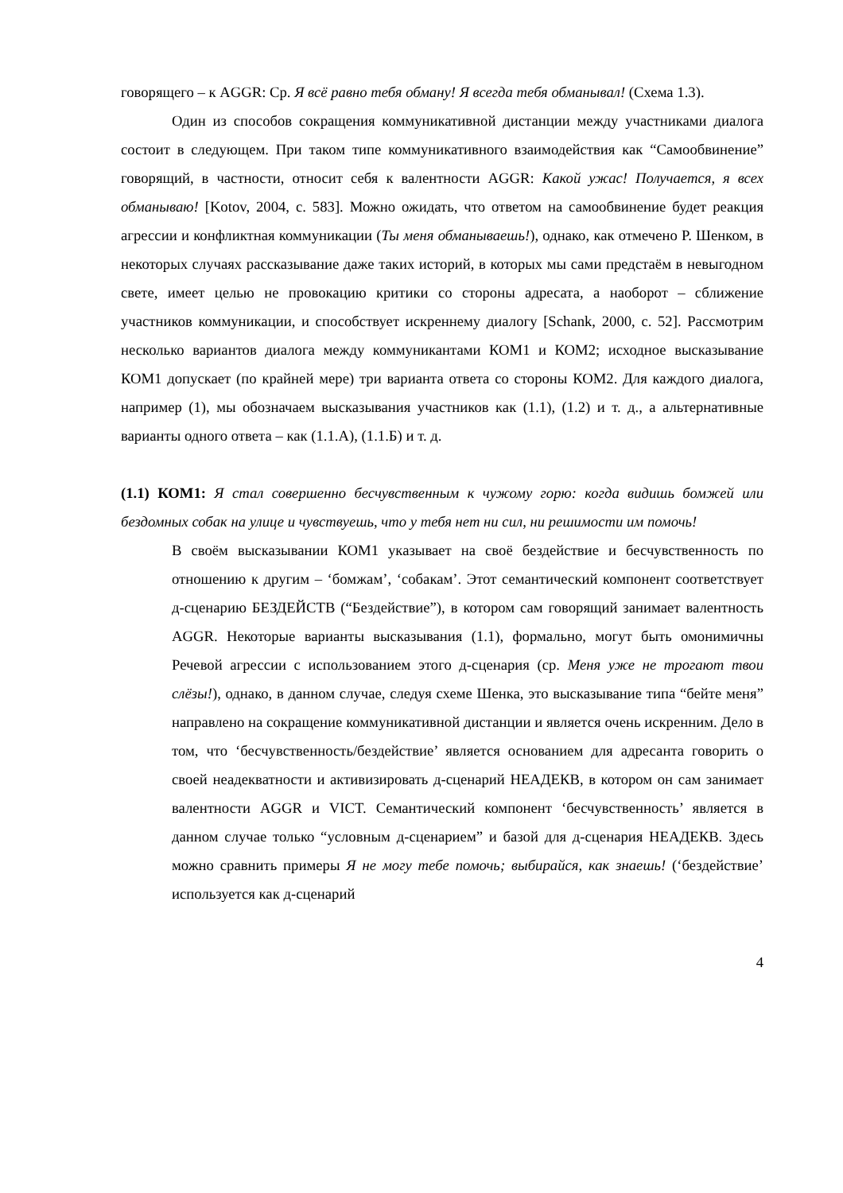говорящего – к AGGR: Ср. Я всё равно тебя обману! Я всегда тебя обманывал! (Схема 1.3).
Один из способов сокращения коммуникативной дистанции между участниками диалога состоит в следующем. При таком типе коммуникативного взаимодействия как “Самообвинение” говорящий, в частности, относит себя к валентности AGGR: Какой ужас! Получается, я всех обманываю! [Kotov, 2004, с. 583]. Можно ожидать, что ответом на самообвинение будет реакция агрессии и конфликтная коммуникации (Ты меня обманываешь!), однако, как отмечено Р. Шенком, в некоторых случаях рассказывание даже таких историй, в которых мы сами предстаём в невыгодном свете, имеет целью не провокацию критики со стороны адресата, а наоборот – сближение участников коммуникации, и способствует искреннему диалогу [Schank, 2000, с. 52]. Рассмотрим несколько вариантов диалога между коммуникантами КОМ1 и КОМ2; исходное высказывание КОМ1 допускает (по крайней мере) три варианта ответа со стороны КОМ2. Для каждого диалога, например (1), мы обозначаем высказывания участников как (1.1), (1.2) и т. д., а альтернативные варианты одного ответа – как (1.1.А), (1.1.Б) и т. д.
(1.1) КОМ1: Я стал совершенно бесчувственным к чужому горю: когда видишь бомжей или бездомных собак на улице и чувствуешь, что у тебя нет ни сил, ни решимости им помочь!
В своём высказывании КОМ1 указывает на своё бездействие и бесчувственность по отношению к другим – ‘бомжам’, ‘собакам’. Этот семантический компонент соответствует д-сценарию БЕЗДЕЙСТВ (“Бездействие”), в котором сам говорящий занимает валентность AGGR. Некоторые варианты высказывания (1.1), формально, могут быть омонимичны Речевой агрессии с использованием этого д-сценария (ср. Меня уже не трогают твои слёзы!), однако, в данном случае, следуя схеме Шенка, это высказывание типа “бейте меня” направлено на сокращение коммуникативной дистанции и является очень искренним. Дело в том, что ‘бесчувственность/бездействие’ является основанием для адресанта говорить о своей неадекватности и активизировать д-сценарий НЕАДЕКВ, в котором он сам занимает валентности AGGR и VICT. Семантический компонент ‘бесчувственность’ является в данном случае только “условным д-сценарием” и базой для д-сценария НЕАДЕКВ. Здесь можно сравнить примеры Я не могу тебе помочь; выбирайся, как знаешь! (‘бездействие’ используется как д-сценарий
4